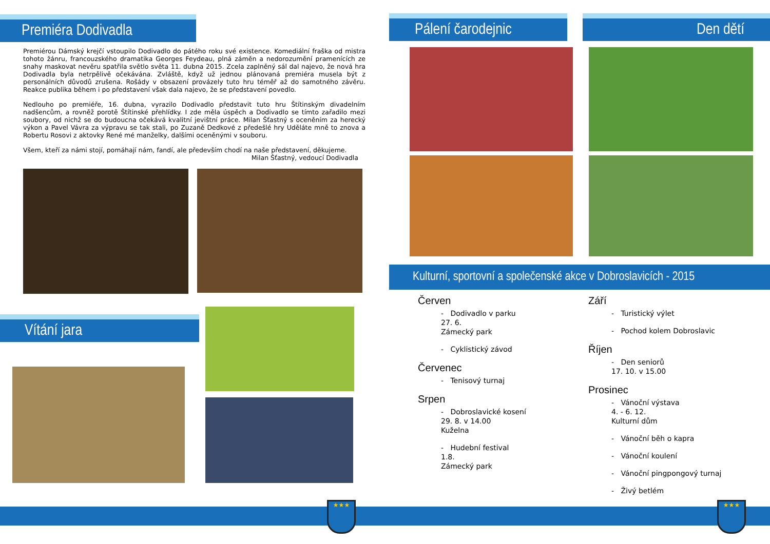Premiéra Dodivadla
Premiérou Dámský krejčí vstoupilo Dodivadlo do pátého roku své existence. Komediální fraška od mistra tohoto žánru, francouzského dramatika Georges Feydeau, plná záměn a nedorozumění pramenících ze snahy maskovat nevěru spatřila světlo světa 11. dubna 2015. Zcela zaplněný sál dal najevo, že nová hra Dodivadla byla netrpělivě očekávána. Zvláště, když už jednou plánovaná premiéra musela být z personálních důvodů zrušena. Rošády v obsazení provázely tuto hru téměř až do samotného závěru. Reakce publika během i po představení však dala najevo, že se představení povedlo.
Nedlouho po premiéře, 16. dubna, vyrazilo Dodivadlo představit tuto hru Štítinským divadelním nadšencům, a rovněž porotě Štítinské přehlídky. I zde měla úspěch a Dodivadlo se tímto zařadilo mezi soubory, od nichž se do budoucna očekává kvalitní jevištní práce. Milan Šťastný s oceněním za herecký výkon a Pavel Vávra za výpravu se tak stali, po Zuzaně Dedkové z předešlé hry Uděláte mně to znova a Robertu Rosovi z aktovky René mé manželky, dalšími oceněnými v souboru.
Všem, kteří za námi stojí, pomáhají nám, fandí, ale především chodí na naše představení, děkujeme.
Milan Šťastný, vedoucí Dodivadla
Vítání jara
Pálení čarodejnic Den dětí
Kulturní, sportovní a společenské akce v Dobroslavicích - 2015
Červen
- Dodivadlo v parku
27. 6.
Zámecký park
- Cyklistický závod
Červenec
- Tenisový turnaj
Srpen
- Dobroslavické kosení
29. 8. v 14.00
Kuželna
- Hudební festival
1.8.
Zámecký park
Září
- Turistický výlet
- Pochod kolem Dobroslavic
Říjen
- Den seniorů
17. 10. v 15.00
Prosinec
- Vánoční výstava
4. - 6. 12.
Kulturní dům
- Vánoční běh o kapra
- Vánoční koulení
- Vánoční pingpongový turnaj
- Živý betlém
★★★ ★★★